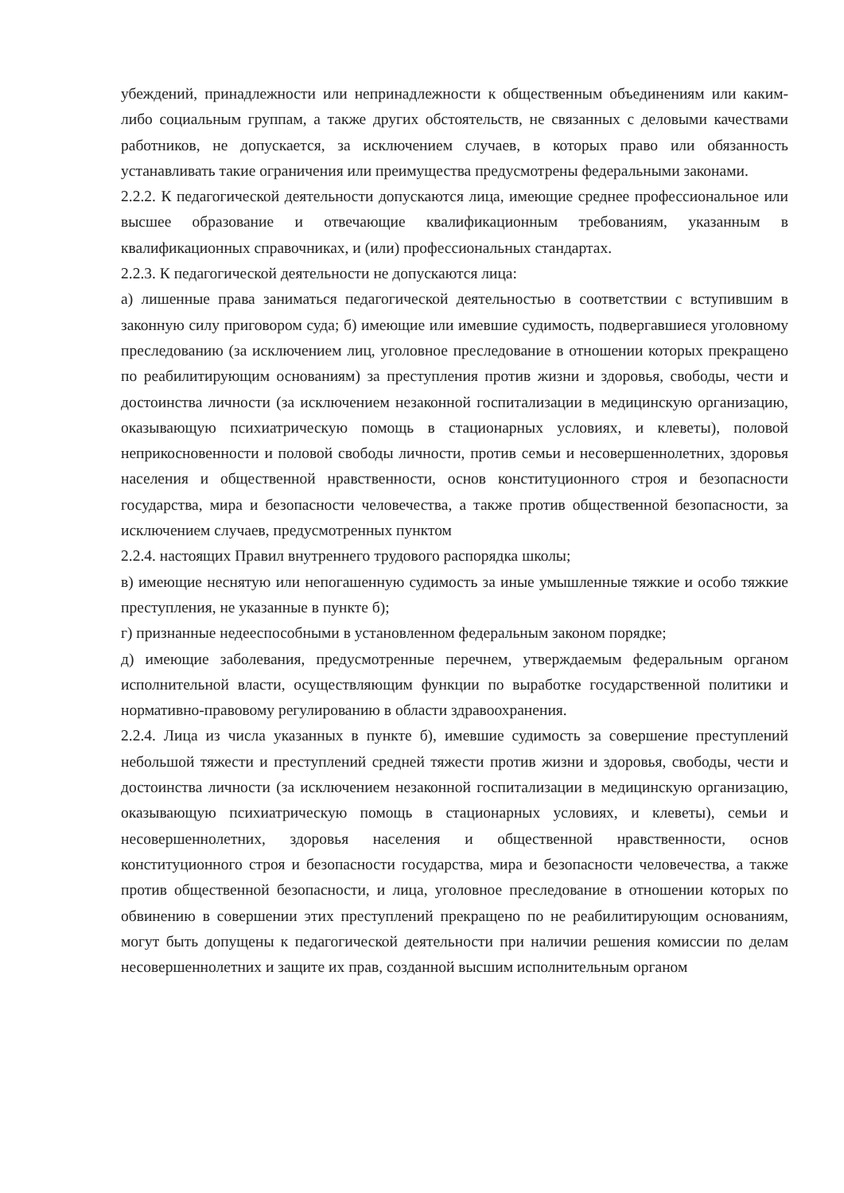убеждений, принадлежности или непринадлежности к общественным объединениям или каким-либо социальным группам, а также других обстоятельств, не связанных с деловыми качествами работников, не допускается, за исключением случаев, в которых право или обязанность устанавливать такие ограничения или преимущества предусмотрены федеральными законами.
2.2.2. К педагогической деятельности допускаются лица, имеющие среднее профессиональное или высшее образование и отвечающие квалификационным требованиям, указанным в квалификационных справочниках, и (или) профессиональных стандартах.
2.2.3. К педагогической деятельности не допускаются лица:
а) лишенные права заниматься педагогической деятельностью в соответствии с вступившим в законную силу приговором суда; б) имеющие или имевшие судимость, подвергавшиеся уголовному преследованию (за исключением лиц, уголовное преследование в отношении которых прекращено по реабилитирующим основаниям) за преступления против жизни и здоровья, свободы, чести и достоинства личности (за исключением незаконной госпитализации в медицинскую организацию, оказывающую психиатрическую помощь в стационарных условиях, и клеветы), половой неприкосновенности и половой свободы личности, против семьи и несовершеннолетних, здоровья населения и общественной нравственности, основ конституционного строя и безопасности государства, мира и безопасности человечества, а также против общественной безопасности, за исключением случаев, предусмотренных пунктом
2.2.4. настоящих Правил внутреннего трудового распорядка школы;
в) имеющие неснятую или непогашенную судимость за иные умышленные тяжкие и особо тяжкие преступления, не указанные в пункте б);
г) признанные недееспособными в установленном федеральным законом порядке;
д) имеющие заболевания, предусмотренные перечнем, утверждаемым федеральным органом исполнительной власти, осуществляющим функции по выработке государственной политики и нормативно-правовому регулированию в области здравоохранения.
2.2.4. Лица из числа указанных в пункте б), имевшие судимость за совершение преступлений небольшой тяжести и преступлений средней тяжести против жизни и здоровья, свободы, чести и достоинства личности (за исключением незаконной госпитализации в медицинскую организацию, оказывающую психиатрическую помощь в стационарных условиях, и клеветы), семьи и несовершеннолетних, здоровья населения и общественной нравственности, основ конституционного строя и безопасности государства, мира и безопасности человечества, а также против общественной безопасности, и лица, уголовное преследование в отношении которых по обвинению в совершении этих преступлений прекращено по не реабилитирующим основаниям, могут быть допущены к педагогической деятельности при наличии решения комиссии по делам несовершеннолетних и защите их прав, созданной высшим исполнительным органом